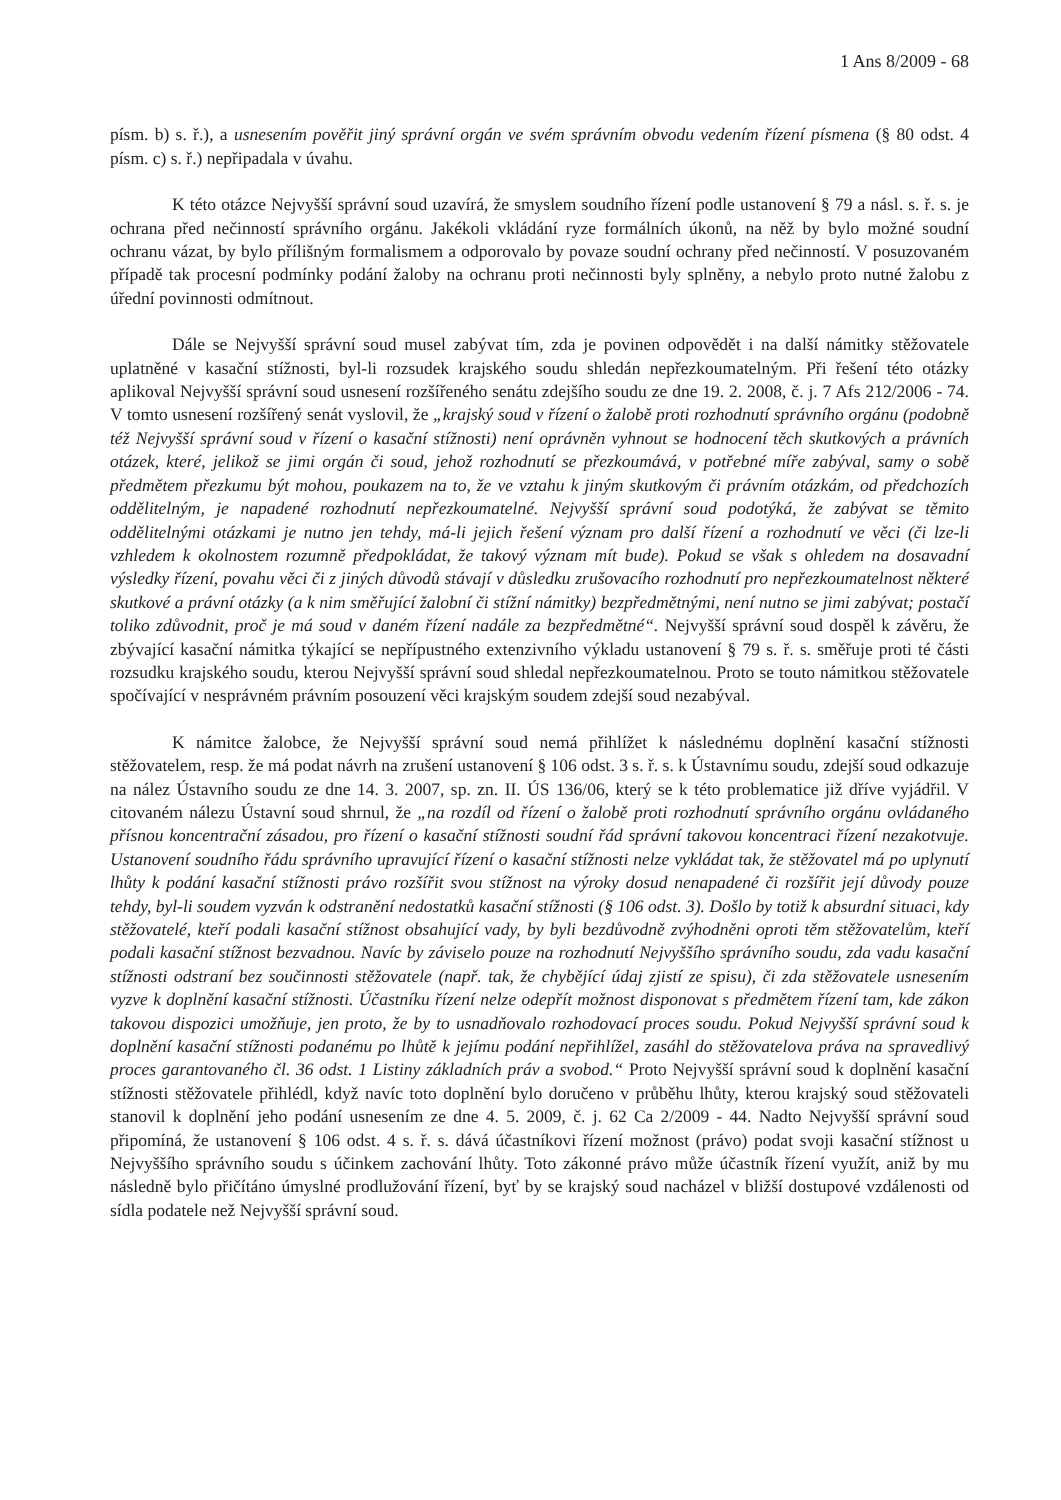1 Ans 8/2009 - 68
písm. b) s. ř.), a usnesením pověřit jiný správní orgán ve svém správním obvodu vedením řízení písmena (§ 80 odst. 4 písm. c) s. ř.) nepřipadala v úvahu.
K této otázce Nejvyšší správní soud uzavírá, že smyslem soudního řízení podle ustanovení § 79 a násl. s. ř. s. je ochrana před nečinností správního orgánu. Jakékoli vkládání ryze formálních úkonů, na něž by bylo možné soudní ochranu vázat, by bylo přílišným formalismem a odporovalo by povaze soudní ochrany před nečinností. V posuzovaném případě tak procesní podmínky podání žaloby na ochranu proti nečinnosti byly splněny, a nebylo proto nutné žalobu z úřední povinnosti odmítnout.
Dále se Nejvyšší správní soud musel zabývat tím, zda je povinen odpovědět i na další námitky stěžovatele uplatněné v kasační stížnosti, byl-li rozsudek krajského soudu shledán nepřezkoumatelným. Při řešení této otázky aplikoval Nejvyšší správní soud usnesení rozšířeného senátu zdejšího soudu ze dne 19. 2. 2008, č. j. 7 Afs 212/2006 - 74. V tomto usnesení rozšířený senát vyslovil, že „krajský soud v řízení o žalobě proti rozhodnutí správního orgánu (podobně též Nejvyšší správní soud v řízení o kasační stížnosti) není oprávněn vyhnout se hodnocení těch skutkových a právních otázek, které, jelikož se jimi orgán či soud, jehož rozhodnutí se přezkoumává, v potřebné míře zabýval, samy o sobě předmětem přezkumu být mohou, poukazem na to, že ve vztahu k jiným skutkovým či právním otázkám, od předchozích oddělitelným, je napadené rozhodnutí nepřezkoumatelné. Nejvyšší správní soud podotýká, že zabývat se těmito oddělitelnými otázkami je nutno jen tehdy, má-li jejich řešení význam pro další řízení a rozhodnutí ve věci (či lze-li vzhledem k okolnostem rozumně předpokládat, že takový význam mít bude). Pokud se však s ohledem na dosavadní výsledky řízení, povahu věci či z jiných důvodů stávají v důsledku zrušovacího rozhodnutí pro nepřezkoumatelnost některé skutkové a právní otázky (a k nim směřující žalobní či stížní námitky) bezpředmětnými, není nutno se jimi zabývat; postačí toliko zdůvodnit, proč je má soud v daném řízení nadále za bezpředmětné“. Nejvyšší správní soud dospěl k závěru, že zbývající kasační námitka týkající se nepřípustného extenzivního výkladu ustanovení § 79 s. ř. s. směřuje proti té části rozsudku krajského soudu, kterou Nejvyšší správní soud shledal nepřezkoumatelnou. Proto se touto námitkou stěžovatele spočívající v nesprávném právním posouzení věci krajským soudem zdejší soud nezabýval.
K námitce žalobce, že Nejvyšší správní soud nemá přihlížet k následnému doplnění kasační stížnosti stěžovatelem, resp. že má podat návrh na zrušení ustanovení § 106 odst. 3 s. ř. s. k Ústavnímu soudu, zdejší soud odkazuje na nález Ústavního soudu ze dne 14. 3. 2007, sp. zn. II. ÚS 136/06, který se k této problematice již dříve vyjádřil. V citovaném nálezu Ústavní soud shrnul, že „na rozdíl od řízení o žalobě proti rozhodnutí správního orgánu ovládaného přísnou koncentrační zásadou, pro řízení o kasační stížnosti soudní řád správní takovou koncentraci řízení nezakotvuje. Ustanovení soudního řádu správního upravující řízení o kasační stížnosti nelze vykládat tak, že stěžovatel má po uplynutí lhůty k podání kasační stížnosti právo rozšířit svou stížnost na výroky dosud nenapadené či rozšířit její důvody pouze tehdy, byl-li soudem vyzván k odstranění nedostatků kasační stížnosti (§ 106 odst. 3). Došlo by totiž k absurdní situaci, kdy stěžovatelé, kteří podali kasační stížnost obsahující vady, by byli bezdůvodně zvýhodněni oproti těm stěžovatelům, kteří podali kasační stížnost bezvadnou. Navíc by záviselo pouze na rozhodnutí Nejvyššího správního soudu, zda vadu kasační stížnosti odstraní bez součinnosti stěžovatele (např. tak, že chybějící údaj zjistí ze spisu), či zda stěžovatele usnesením vyzve k doplnění kasační stížnosti. Účastníku řízení nelze odepřít možnost disponovat s předmětem řízení tam, kde zákon takovou dispozici umožňuje, jen proto, že by to usnadňovalo rozhodovací proces soudu. Pokud Nejvyšší správní soud k doplnění kasační stížnosti podanému po lhůtě k jejímu podání nepřihlížel, zasáhl do stěžovatelova práva na spravedlivý proces garantovaného čl. 36 odst. 1 Listiny základních práv a svobod.“ Proto Nejvyšší správní soud k doplnění kasační stížnosti stěžovatele přihlédl, když navíc toto doplnění bylo doručeno v průběhu lhůty, kterou krajský soud stěžovateli stanovil k doplnění jeho podání usnesením ze dne 4. 5. 2009, č. j. 62 Ca 2/2009 - 44. Nadto Nejvyšší správní soud připomíná, že ustanovení § 106 odst. 4 s. ř. s. dává účastníkovi řízení možnost (právo) podat svoji kasační stížnost u Nejvyššího správního soudu s účinkem zachování lhůty. Toto zákonné právo může účastník řízení využít, aniž by mu následně bylo přičítáno úmyslné prodlužování řízení, byť by se krajský soud nacházel v bližší dostupové vzdálenosti od sídla podatele než Nejvyšší správní soud.